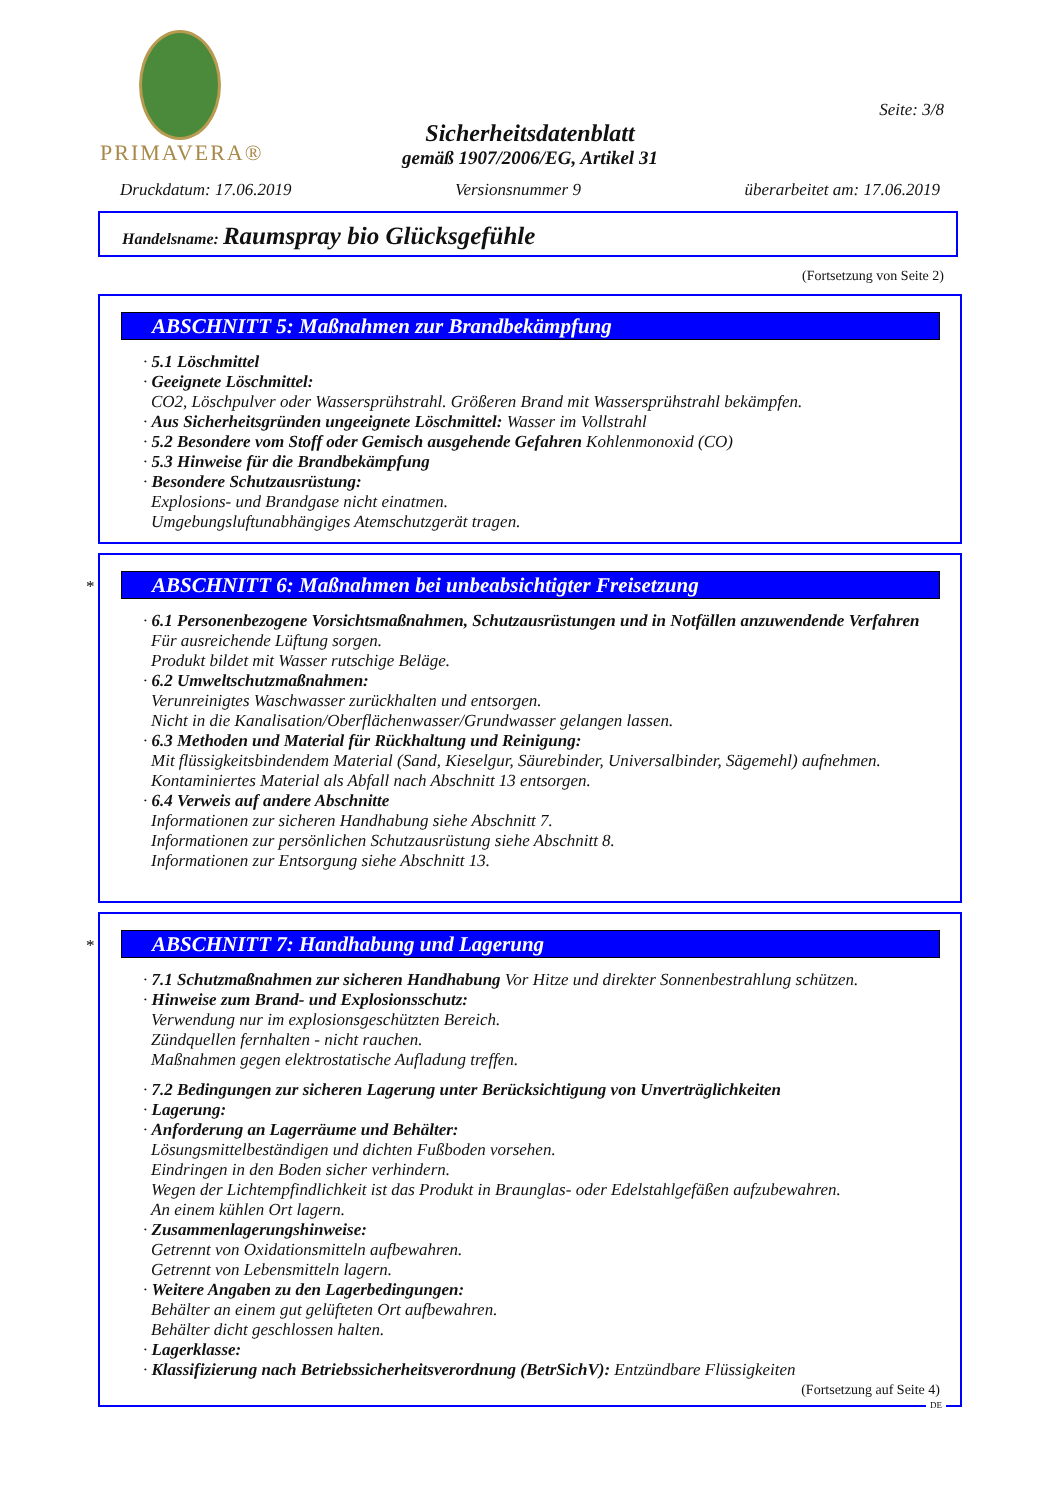PRIMAVERA®
Seite: 3/8
Sicherheitsdatenblatt
gemäß 1907/2006/EG, Artikel 31
Druckdatum: 17.06.2019 Versionsnummer 9 überarbeitet am: 17.06.2019
Handelsname: Raumspray bio Glücksgefühle
(Fortsetzung von Seite 2)
ABSCHNITT 5: Maßnahmen zur Brandbekämpfung
· 5.1 Löschmittel
· Geeignete Löschmittel:
CO2, Löschpulver oder Wassersprühstrahl. Größeren Brand mit Wassersprühstrahl bekämpfen.
· Aus Sicherheitsgründen ungeeignete Löschmittel: Wasser im Vollstrahl
· 5.2 Besondere vom Stoff oder Gemisch ausgehende Gefahren Kohlenmonoxid (CO)
· 5.3 Hinweise für die Brandbekämpfung
· Besondere Schutzausrüstung:
Explosions- und Brandgase nicht einatmen.
Umgebungsluftunabhängiges Atemschutzgerät tragen.
*
ABSCHNITT 6: Maßnahmen bei unbeabsichtigter Freisetzung
· 6.1 Personenbezogene Vorsichtsmaßnahmen, Schutzausrüstungen und in Notfällen anzuwendende Verfahren
Für ausreichende Lüftung sorgen.
Produkt bildet mit Wasser rutschige Beläge.
· 6.2 Umweltschutzmaßnahmen:
Verunreinigtes Waschwasser zurückhalten und entsorgen.
Nicht in die Kanalisation/Oberflächenwasser/Grundwasser gelangen lassen.
· 6.3 Methoden und Material für Rückhaltung und Reinigung:
Mit flüssigkeitsbindendem Material (Sand, Kieselgur, Säurebinder, Universalbinder, Sägemehl) aufnehmen.
Kontaminiertes Material als Abfall nach Abschnitt 13 entsorgen.
· 6.4 Verweis auf andere Abschnitte
Informationen zur sicheren Handhabung siehe Abschnitt 7.
Informationen zur persönlichen Schutzausrüstung siehe Abschnitt 8.
Informationen zur Entsorgung siehe Abschnitt 13.
*
ABSCHNITT 7: Handhabung und Lagerung
· 7.1 Schutzmaßnahmen zur sicheren Handhabung Vor Hitze und direkter Sonnenbestrahlung schützen.
· Hinweise zum Brand- und Explosionsschutz:
Verwendung nur im explosionsgeschützten Bereich.
Zündquellen fernhalten - nicht rauchen.
Maßnahmen gegen elektrostatische Aufladung treffen.
· 7.2 Bedingungen zur sicheren Lagerung unter Berücksichtigung von Unverträglichkeiten
· Lagerung:
· Anforderung an Lagerräume und Behälter:
Lösungsmittelbeständigen und dichten Fußboden vorsehen.
Eindringen in den Boden sicher verhindern.
Wegen der Lichtempfindlichkeit ist das Produkt in Braunglas- oder Edelstahlgefäßen aufzubewahren.
An einem kühlen Ort lagern.
· Zusammenlagerungshinweise:
Getrennt von Oxidationsmitteln aufbewahren.
Getrennt von Lebensmitteln lagern.
· Weitere Angaben zu den Lagerbedingungen:
Behälter an einem gut gelüfteten Ort aufbewahren.
Behälter dicht geschlossen halten.
· Lagerklasse:
· Klassifizierung nach Betriebssicherheitsverordnung (BetrSichV): Entzündbare Flüssigkeiten
(Fortsetzung auf Seite 4)
DE